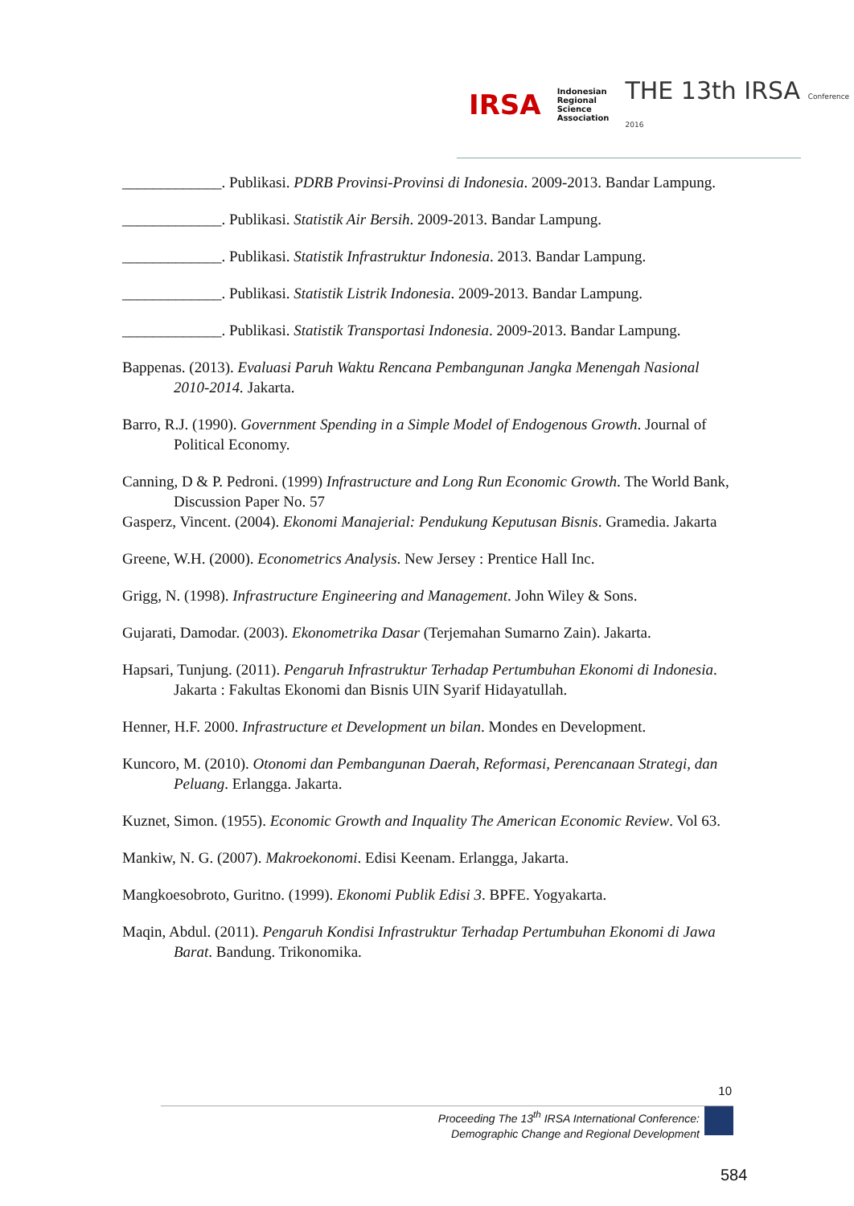IRSA
Indonesian
Regional
Science
Association
THE 13th IRSA Conference 2016
_____________. Publikasi. PDRB Provinsi-Provinsi di Indonesia. 2009-2013. Bandar Lampung.
_____________. Publikasi. Statistik Air Bersih. 2009-2013. Bandar Lampung.
_____________. Publikasi. Statistik Infrastruktur Indonesia. 2013. Bandar Lampung.
_____________. Publikasi. Statistik Listrik Indonesia. 2009-2013. Bandar Lampung.
_____________. Publikasi. Statistik Transportasi Indonesia. 2009-2013. Bandar Lampung.
Bappenas. (2013). Evaluasi Paruh Waktu Rencana Pembangunan Jangka Menengah Nasional 2010-2014. Jakarta.
Barro, R.J. (1990). Government Spending in a Simple Model of Endogenous Growth. Journal of Political Economy.
Canning, D & P. Pedroni. (1999) Infrastructure and Long Run Economic Growth. The World Bank, Discussion Paper No. 57
Gasperz, Vincent. (2004). Ekonomi Manajerial: Pendukung Keputusan Bisnis. Gramedia. Jakarta
Greene, W.H. (2000). Econometrics Analysis. New Jersey : Prentice Hall Inc.
Grigg, N. (1998). Infrastructure Engineering and Management. John Wiley & Sons.
Gujarati, Damodar. (2003). Ekonometrika Dasar (Terjemahan Sumarno Zain). Jakarta.
Hapsari, Tunjung. (2011). Pengaruh Infrastruktur Terhadap Pertumbuhan Ekonomi di Indonesia. Jakarta : Fakultas Ekonomi dan Bisnis UIN Syarif Hidayatullah.
Henner, H.F. 2000. Infrastructure et Development un bilan. Mondes en Development.
Kuncoro, M. (2010). Otonomi dan Pembangunan Daerah, Reformasi, Perencanaan Strategi, dan Peluang. Erlangga. Jakarta.
Kuznet, Simon. (1955). Economic Growth and Inquality The American Economic Review. Vol 63.
Mankiw, N. G. (2007). Makroekonomi. Edisi Keenam. Erlangga, Jakarta.
Mangkoesobroto, Guritno. (1999). Ekonomi Publik Edisi 3. BPFE. Yogyakarta.
Maqin, Abdul. (2011). Pengaruh Kondisi Infrastruktur Terhadap Pertumbuhan Ekonomi di Jawa Barat. Bandung. Trikonomika.
10
Proceeding The 13<sup>th</sup> IRSA International Conference:
Demographic Change and Regional Development
584